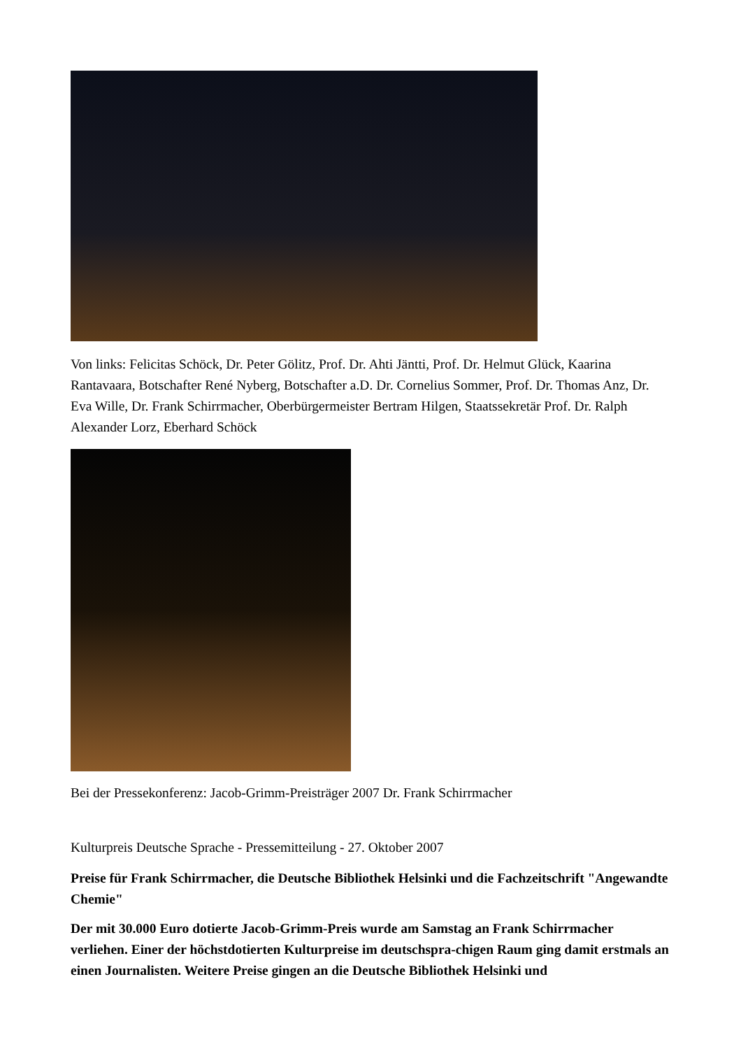Von links: Felicitas Schöck, Dr. Peter Gölitz, Prof. Dr. Ahti Jäntti, Prof. Dr. Helmut Glück, Kaarina Rantavaara, Botschafter René Nyberg, Botschafter a.D. Dr. Cornelius Sommer, Prof. Dr. Thomas Anz, Dr. Eva Wille, Dr. Frank Schirrmacher, Oberbürgermeister Bertram Hilgen, Staatssekretär Prof. Dr. Ralph Alexander Lorz, Eberhard Schöck
Bei der Pressekonferenz: Jacob-Grimm-Preisträger 2007 Dr. Frank Schirrmacher
Kulturpreis Deutsche Sprache - Pressemitteilung - 27. Oktober 2007
Preise für Frank Schirrmacher, die Deutsche Bibliothek Helsinki und die Fachzeitschrift "Angewandte Chemie"
Der mit 30.000 Euro dotierte Jacob-Grimm-Preis wurde am Samstag an Frank Schirrmacher verliehen. Einer der höchstdotierten Kulturpreise im deutschspra-chigen Raum ging damit erstmals an einen Journalisten. Weitere Preise gingen an die Deutsche Bibliothek Helsinki und